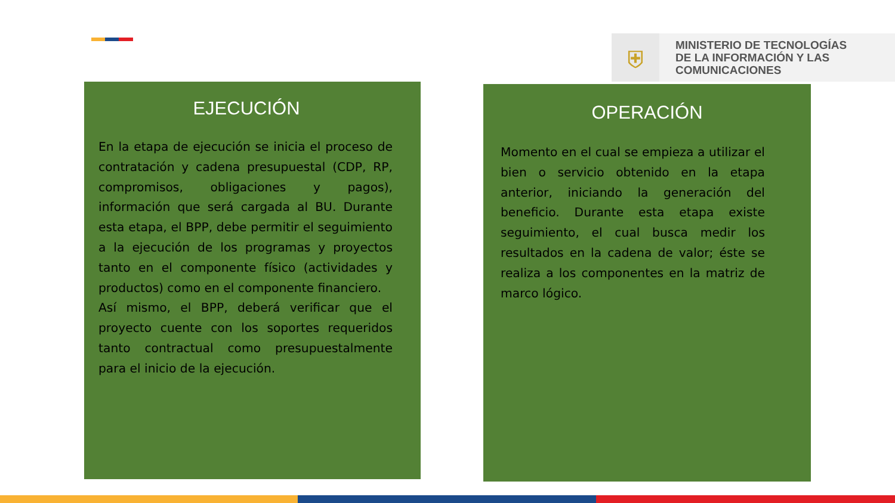⛨
MINISTERIO DE TECNOLOGÍAS
DE LA INFORMACIÓN Y LAS
COMUNICACIONES
EJECUCIÓN
En la etapa de ejecución se inicia el proceso de contratación y cadena presupuestal (CDP, RP, compromisos, obligaciones y pagos), información que será cargada al BU. Durante esta etapa, el BPP, debe permitir el seguimiento a la ejecución de los programas y proyectos tanto en el componente físico (actividades y productos) como en el componente financiero.
Así mismo, el BPP, deberá verificar que el proyecto cuente con los soportes requeridos tanto contractual como presupuestalmente para el inicio de la ejecución.
OPERACIÓN
Momento en el cual se empieza a utilizar el bien o servicio obtenido en la etapa anterior, iniciando la generación del beneficio. Durante esta etapa existe seguimiento, el cual busca medir los resultados en la cadena de valor; éste se realiza a los componentes en la matriz de marco lógico.